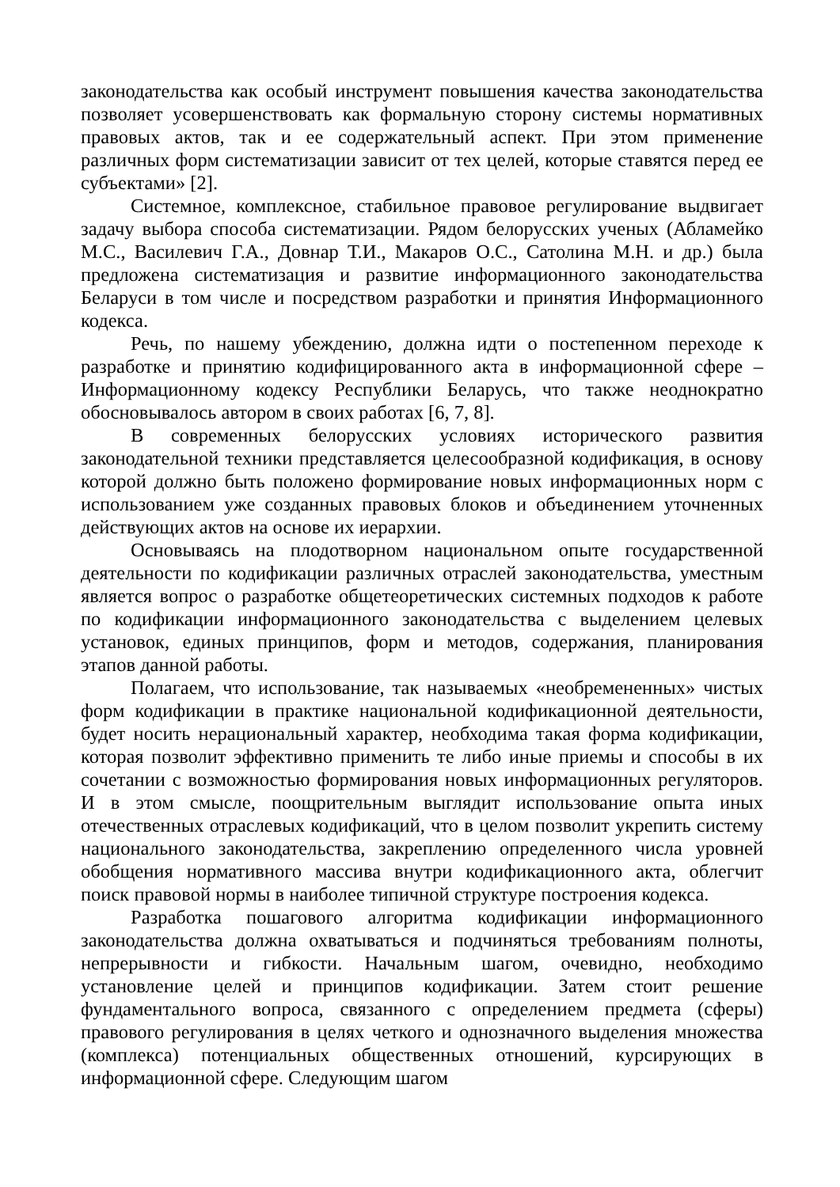законодательства как особый инструмент повышения качества законодательства позволяет усовершенствовать как формальную сторону системы нормативных правовых актов, так и ее содержательный аспект. При этом применение различных форм систематизации зависит от тех целей, которые ставятся перед ее субъектами» [2].
Системное, комплексное, стабильное правовое регулирование выдвигает задачу выбора способа систематизации. Рядом белорусских ученых (Абламейко М.С., Василевич Г.А., Довнар Т.И., Макаров О.С., Сатолина М.Н. и др.) была предложена систематизация и развитие информационного законодательства Беларуси в том числе и посредством разработки и принятия Информационного кодекса.
Речь, по нашему убеждению, должна идти о постепенном переходе к разработке и принятию кодифицированного акта в информационной сфере – Информационному кодексу Республики Беларусь, что также неоднократно обосновывалось автором в своих работах [6, 7, 8].
В современных белорусских условиях исторического развития законодательной техники представляется целесообразной кодификация, в основу которой должно быть положено формирование новых информационных норм с использованием уже созданных правовых блоков и объединением уточненных действующих актов на основе их иерархии.
Основываясь на плодотворном национальном опыте государственной деятельности по кодификации различных отраслей законодательства, уместным является вопрос о разработке общетеоретических системных подходов к работе по кодификации информационного законодательства с выделением целевых установок, единых принципов, форм и методов, содержания, планирования этапов данной работы.
Полагаем, что использование, так называемых «необремененных» чистых форм кодификации в практике национальной кодификационной деятельности, будет носить нерациональный характер, необходима такая форма кодификации, которая позволит эффективно применить те либо иные приемы и способы в их сочетании с возможностью формирования новых информационных регуляторов. И в этом смысле, поощрительным выглядит использование опыта иных отечественных отраслевых кодификаций, что в целом позволит укрепить систему национального законодательства, закреплению определенного числа уровней обобщения нормативного массива внутри кодификационного акта, облегчит поиск правовой нормы в наиболее типичной структуре построения кодекса.
Разработка пошагового алгоритма кодификации информационного законодательства должна охватываться и подчиняться требованиям полноты, непрерывности и гибкости. Начальным шагом, очевидно, необходимо установление целей и принципов кодификации. Затем стоит решение фундаментального вопроса, связанного с определением предмета (сферы) правового регулирования в целях четкого и однозначного выделения множества (комплекса) потенциальных общественных отношений, курсирующих в информационной сфере. Следующим шагом